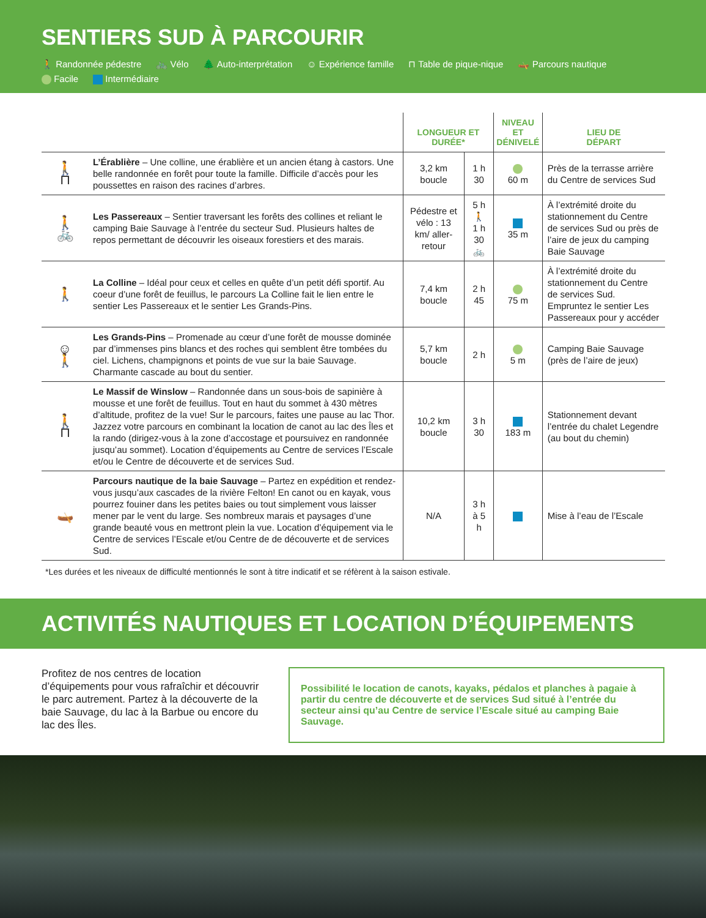SENTIERS SUD À PARCOURIR
🚶 Randonnée pédestre 🚲 Vélo 🌲 Auto-interprétation ☺ Expérience famille ⊓ Table de pique-nique 🛶 Parcours nautique
Facile Intermédiaire
| | | LONGUEUR ET DURÉE* | | NIVEAU ET DÉNIVELÉ | LIEU DE DÉPART |
| --- | --- | --- | --- | --- | --- |
| 🚶 ⊓ | L’Érablière – Une colline, une érablière et un ancien étang à castors. Une belle randonnée en forêt pour toute la famille. Difficile d’accès pour les poussettes en raison des racines d’arbres. | 3,2 km boucle | 1 h 30 | 60 m | Près de la terrasse arrière du Centre de services Sud |
| 🚶 🚲 | Les Passereaux – Sentier traversant les forêts des collines et reliant le camping Baie Sauvage à l’entrée du secteur Sud. Plusieurs haltes de repos permettant de découvrir les oiseaux forestiers et des marais. | Pédestre et vélo : 13 km/ aller-retour | 5 h 🚶 1 h 30 🚲 | 35 m | À l’extrémité droite du stationnement du Centre de services Sud ou près de l’aire de jeux du camping Baie Sauvage |
| 🚶 | La Colline – Idéal pour ceux et celles en quête d’un petit défi sportif. Au coeur d’une forêt de feuillus, le parcours La Colline fait le lien entre le sentier Les Passereaux et le sentier Les Grands-Pins. | 7,4 km boucle | 2 h 45 | 75 m | À l’extrémité droite du stationnement du Centre de services Sud. Empruntez le sentier Les Passereaux pour y accéder |
| ☺ 🚶 | Les Grands-Pins – Promenade au cœur d’une forêt de mousse dominée par d’immenses pins blancs et des roches qui semblent être tombées du ciel. Lichens, champignons et points de vue sur la baie Sauvage. Charmante cascade au bout du sentier. | 5,7 km boucle | 2 h | 5 m | Camping Baie Sauvage (près de l’aire de jeux) |
| 🚶 ⊓ | Le Massif de Winslow – Randonnée dans un sous-bois de sapinière à mousse et une forêt de feuillus. Tout en haut du sommet à 430 mètres d’altitude, profitez de la vue! Sur le parcours, faites une pause au lac Thor. Jazzez votre parcours en combinant la location de canot au lac des Îles et la rando (dirigez-vous à la zone d’accostage et poursuivez en randonnée jusqu’au sommet). Location d’équipements au Centre de services l’Escale et/ou le Centre de découverte et de services Sud. | 10,2 km boucle | 3 h 30 | 183 m | Stationnement devant l’entrée du chalet Legendre (au bout du chemin) |
| 🛶 | Parcours nautique de la baie Sauvage – Partez en expédition et rendez-vous jusqu’aux cascades de la rivière Felton! En canot ou en kayak, vous pourrez fouiner dans les petites baies ou tout simplement vous laisser mener par le vent du large. Ses nombreux marais et paysages d’une grande beauté vous en mettront plein la vue. Location d’équipement via le Centre de services l’Escale et/ou Centre de de découverte et de services Sud. | N/A | 3 h à 5 h | | Mise à l’eau de l’Escale |
*Les durées et les niveaux de difficulté mentionnés le sont à titre indicatif et se réfèrent à la saison estivale.
ACTIVITÉS NAUTIQUES ET LOCATION D’ÉQUIPEMENTS
Profitez de nos centres de location d’équipements pour vous rafraîchir et découvrir le parc autrement. Partez à la découverte de la baie Sauvage, du lac à la Barbue ou encore du lac des Îles.
Possibilité le location de canots, kayaks, pédalos et planches à pagaie à partir du centre de découverte et de services Sud situé à l’entrée du secteur ainsi qu’au Centre de service l’Escale situé au camping Baie Sauvage.